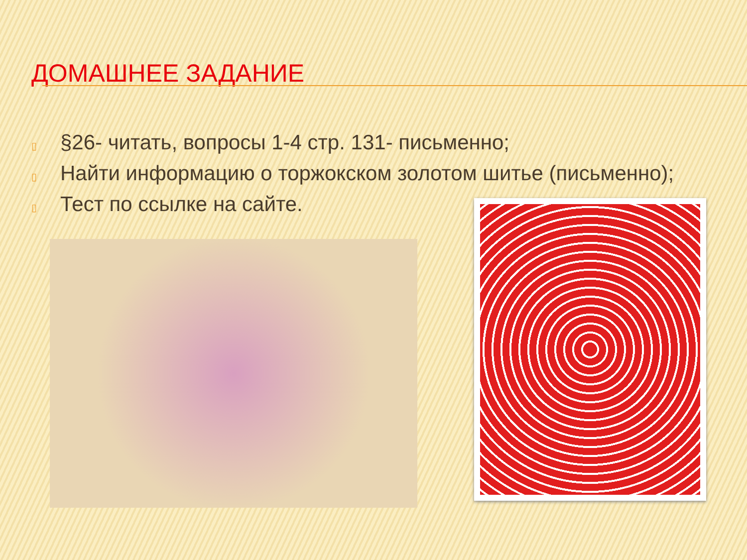ДОМАШНЕЕ ЗАДАНИЕ
▯ §26- читать, вопросы 1-4 стр. 131- письменно;
▯ Найти информацию о торжокском золотом шитье (письменно);
▯ Тест по ссылке на сайте.